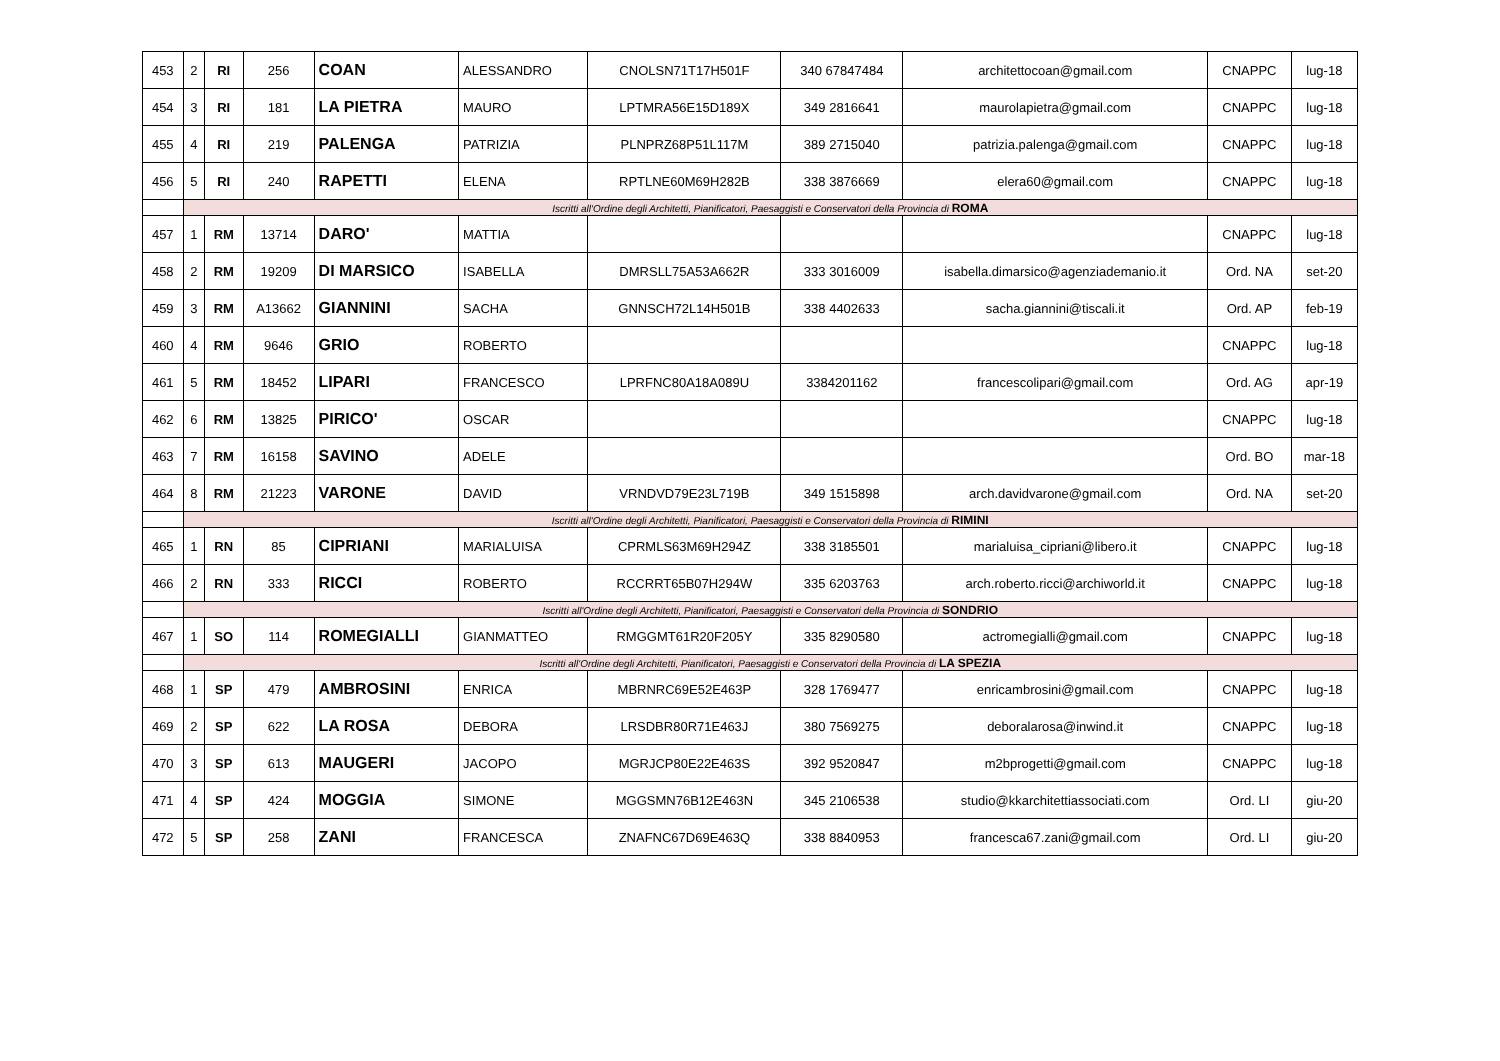| 453 | 2 | RI | 256 | COAN | ALESSANDRO | CNOLSN71T17H501F | 340 67847484 | architettocoan@gmail.com | CNAPPC | lug-18 |
| 454 | 3 | RI | 181 | LA PIETRA | MAURO | LPTMRA56E15D189X | 349 2816641 | maurolapietra@gmail.com | CNAPPC | lug-18 |
| 455 | 4 | RI | 219 | PALENGA | PATRIZIA | PLNPRZ68P51L117M | 389 2715040 | patrizia.palenga@gmail.com | CNAPPC | lug-18 |
| 456 | 5 | RI | 240 | RAPETTI | ELENA | RPTLNE60M69H282B | 338 3876669 | elera60@gmail.com | CNAPPC | lug-18 |
| | Iscritti all'Ordine degli Architetti, Pianificatori, Paesaggisti e Conservatori della Provincia di ROMA | | | | | | | | | |
| 457 | 1 | RM | 13714 | DARO' | MATTIA | | | | CNAPPC | lug-18 |
| 458 | 2 | RM | 19209 | DI MARSICO | ISABELLA | DMRSLL75A53A662R | 333 3016009 | isabella.dimarsico@agenziademanio.it | Ord. NA | set-20 |
| 459 | 3 | RM | A13662 | GIANNINI | SACHA | GNNSCH72L14H501B | 338 4402633 | sacha.giannini@tiscali.it | Ord. AP | feb-19 |
| 460 | 4 | RM | 9646 | GRIO | ROBERTO | | | | CNAPPC | lug-18 |
| 461 | 5 | RM | 18452 | LIPARI | FRANCESCO | LPRFNC80A18A089U | 3384201162 | francescolipari@gmail.com | Ord. AG | apr-19 |
| 462 | 6 | RM | 13825 | PIRICO' | OSCAR | | | | CNAPPC | lug-18 |
| 463 | 7 | RM | 16158 | SAVINO | ADELE | | | | Ord. BO | mar-18 |
| 464 | 8 | RM | 21223 | VARONE | DAVID | VRNDVD79E23L719B | 349 1515898 | arch.davidvarone@gmail.com | Ord. NA | set-20 |
| | Iscritti all'Ordine degli Architetti, Pianificatori, Paesaggisti e Conservatori della Provincia di RIMINI | | | | | | | | | |
| 465 | 1 | RN | 85 | CIPRIANI | MARIALUISA | CPRMLS63M69H294Z | 338 3185501 | marialuisa_cipriani@libero.it | CNAPPC | lug-18 |
| 466 | 2 | RN | 333 | RICCI | ROBERTO | RCCRRT65B07H294W | 335 6203763 | arch.roberto.ricci@archiworld.it | CNAPPC | lug-18 |
| | Iscritti all'Ordine degli Architetti, Pianificatori, Paesaggisti e Conservatori della Provincia di SONDRIO | | | | | | | | | |
| 467 | 1 | SO | 114 | ROMEGIALLI | GIANMATTEO | RMGGMT61R20F205Y | 335 8290580 | actromegialli@gmail.com | CNAPPC | lug-18 |
| | Iscritti all'Ordine degli Architetti, Pianificatori, Paesaggisti e Conservatori della Provincia di LA SPEZIA | | | | | | | | | |
| 468 | 1 | SP | 479 | AMBROSINI | ENRICA | MBRNRC69E52E463P | 328 1769477 | enricambrosini@gmail.com | CNAPPC | lug-18 |
| 469 | 2 | SP | 622 | LA ROSA | DEBORA | LRSDBR80R71E463J | 380 7569275 | deboralarosa@inwind.it | CNAPPC | lug-18 |
| 470 | 3 | SP | 613 | MAUGERI | JACOPO | MGRJCP80E22E463S | 392 9520847 | m2bprogetti@gmail.com | CNAPPC | lug-18 |
| 471 | 4 | SP | 424 | MOGGIA | SIMONE | MGGSMN76B12E463N | 345 2106538 | studio@kkarchitettiassociati.com | Ord. LI | giu-20 |
| 472 | 5 | SP | 258 | ZANI | FRANCESCA | ZNAFNC67D69E463Q | 338 8840953 | francesca67.zani@gmail.com | Ord. LI | giu-20 |